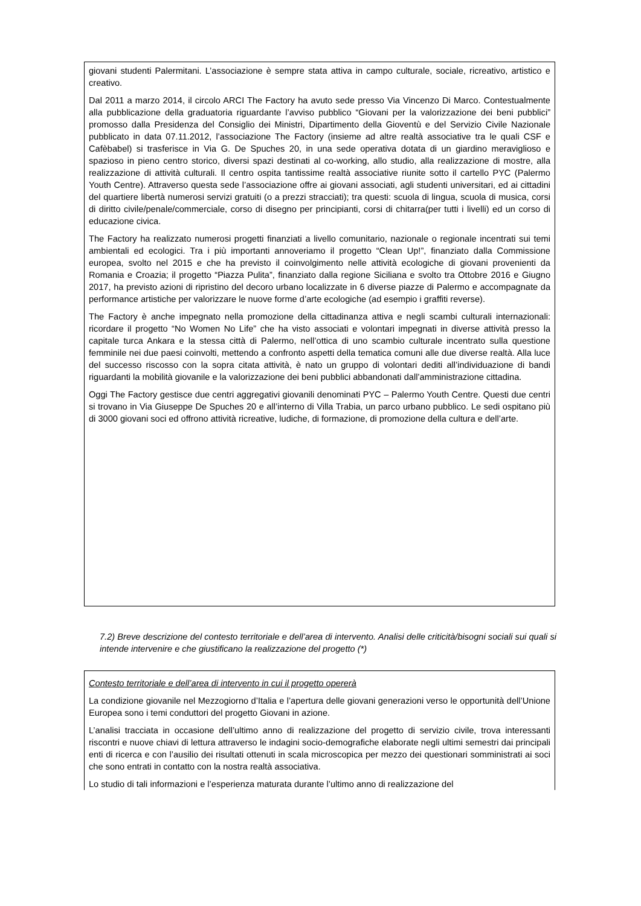giovani studenti Palermitani. L’associazione è sempre stata attiva in campo culturale, sociale, ricreativo, artistico e creativo.
Dal 2011 a marzo 2014, il circolo ARCI The Factory ha avuto sede presso Via Vincenzo Di Marco. Contestualmente alla pubblicazione della graduatoria riguardante l’avviso pubblico “Giovani per la valorizzazione dei beni pubblici” promosso dalla Presidenza del Consiglio dei Ministri, Dipartimento della Gioventù e del Servizio Civile Nazionale pubblicato in data 07.11.2012, l’associazione The Factory (insieme ad altre realtà associative tra le quali CSF e Cafèbabel) si trasferisce in Via G. De Spuches 20, in una sede operativa dotata di un giardino meraviglioso e spazioso in pieno centro storico, diversi spazi destinati al co-working, allo studio, alla realizzazione di mostre, alla realizzazione di attività culturali. Il centro ospita tantissime realtà associative riunite sotto il cartello PYC (Palermo Youth Centre). Attraverso questa sede l’associazione offre ai giovani associati, agli studenti universitari, ed ai cittadini del quartiere libertà numerosi servizi gratuiti (o a prezzi stracciati); tra questi: scuola di lingua, scuola di musica, corsi di diritto civile/penale/commerciale, corso di disegno per principianti, corsi di chitarra(per tutti i livelli) ed un corso di educazione civica.
The Factory ha realizzato numerosi progetti finanziati a livello comunitario, nazionale o regionale incentrati sui temi ambientali ed ecologici. Tra i più importanti annoveriamo il progetto “Clean Up!”, finanziato dalla Commissione europea, svolto nel 2015 e che ha previsto il coinvolgimento nelle attività ecologiche di giovani provenienti da Romania e Croazia; il progetto “Piazza Pulita”, finanziato dalla regione Siciliana e svolto tra Ottobre 2016 e Giugno 2017, ha previsto azioni di ripristino del decoro urbano localizzate in 6 diverse piazze di Palermo e accompagnate da performance artistiche per valorizzare le nuove forme d’arte ecologiche (ad esempio i graffiti reverse).
The Factory è anche impegnato nella promozione della cittadinanza attiva e negli scambi culturali internazionali: ricordare il progetto “No Women No Life” che ha visto associati e volontari impegnati in diverse attività presso la capitale turca Ankara e la stessa città di Palermo, nell’ottica di uno scambio culturale incentrato sulla questione femminile nei due paesi coinvolti, mettendo a confronto aspetti della tematica comuni alle due diverse realtà. Alla luce del successo riscosso con la sopra citata attività, è nato un gruppo di volontari dediti all’individuazione di bandi riguardanti la mobilità giovanile e la valorizzazione dei beni pubblici abbandonati dall’amministrazione cittadina.
Oggi The Factory gestisce due centri aggregativi giovanili denominati PYC – Palermo Youth Centre. Questi due centri si trovano in Via Giuseppe De Spuches 20 e all’interno di Villa Trabia, un parco urbano pubblico. Le sedi ospitano più di 3000 giovani soci ed offrono attività ricreative, ludiche, di formazione, di promozione della cultura e dell’arte.
7.2) Breve descrizione del contesto territoriale e dell’area di intervento. Analisi delle criticità/bisogni sociali sui quali si intende intervenire e che giustificano la realizzazione del progetto (*)
Contesto territoriale e dell’area di intervento in cui il progetto opererà
La condizione giovanile nel Mezzogiorno d’Italia e l’apertura delle giovani generazioni verso le opportunità dell’Unione Europea sono i temi conduttori del progetto Giovani in azione.
L’analisi tracciata in occasione dell’ultimo anno di realizzazione del progetto di servizio civile, trova interessanti riscontri e nuove chiavi di lettura attraverso le indagini socio-demografiche elaborate negli ultimi semestri dai principali enti di ricerca e con l’ausilio dei risultati ottenuti in scala microscopica per mezzo dei questionari somministrati ai soci che sono entrati in contatto con la nostra realtà associativa.
Lo studio di tali informazioni e l’esperienza maturata durante l’ultimo anno di realizzazione del